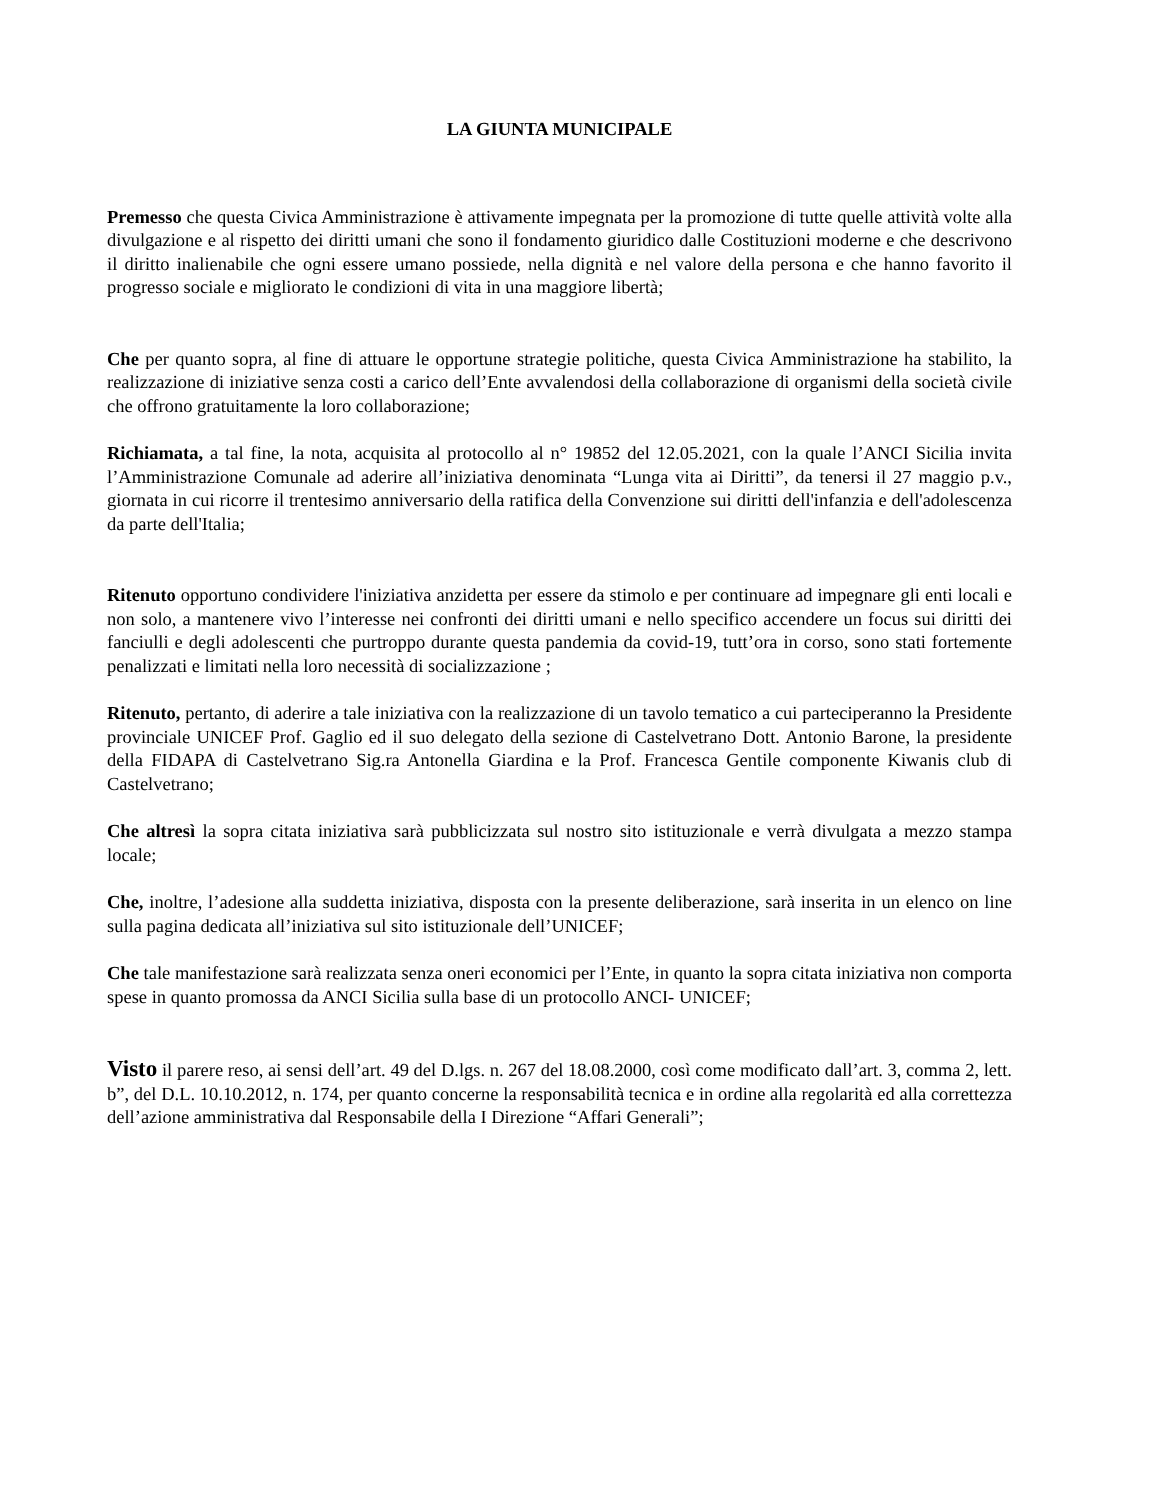LA GIUNTA MUNICIPALE
Premesso che questa Civica Amministrazione è attivamente impegnata per la promozione di tutte quelle attività volte alla divulgazione e al rispetto dei diritti umani che sono il fondamento giuridico dalle Costituzioni moderne e che descrivono il diritto inalienabile che ogni essere umano possiede, nella dignità e nel valore della persona e che hanno favorito il progresso sociale e migliorato le condizioni di vita in una maggiore libertà;
Che per quanto sopra, al fine di attuare le opportune strategie politiche, questa Civica Amministrazione ha stabilito, la realizzazione di iniziative senza costi a carico dell’Ente avvalendosi della collaborazione di organismi della società civile che offrono gratuitamente la loro collaborazione;
Richiamata, a tal fine, la nota, acquisita al protocollo al n° 19852 del 12.05.2021, con la quale l’ANCI Sicilia invita l’Amministrazione Comunale ad aderire all’iniziativa denominata “Lunga vita ai Diritti”, da tenersi il 27 maggio p.v., giornata in cui ricorre il trentesimo anniversario della ratifica della Convenzione sui diritti dell'infanzia e dell'adolescenza da parte dell'Italia;
Ritenuto opportuno condividere l'iniziativa anzidetta per essere da stimolo e per continuare ad impegnare gli enti locali e non solo, a mantenere vivo l’interesse nei confronti dei diritti umani e nello specifico accendere un focus sui diritti dei fanciulli e degli adolescenti che purtroppo durante questa pandemia da covid-19, tutt’ora in corso, sono stati fortemente penalizzati e limitati nella loro necessità di socializzazione ;
Ritenuto, pertanto, di aderire a tale iniziativa con la realizzazione di un tavolo tematico a cui parteciperanno la Presidente provinciale UNICEF Prof. Gaglio ed il suo delegato della sezione di Castelvetrano Dott. Antonio Barone, la presidente della FIDAPA di Castelvetrano Sig.ra Antonella Giardina e la Prof. Francesca Gentile componente Kiwanis club di Castelvetrano;
Che altresì la sopra citata iniziativa sarà pubblicizzata sul nostro sito istituzionale e verrà divulgata a mezzo stampa locale;
Che, inoltre, l’adesione alla suddetta iniziativa, disposta con la presente deliberazione, sarà inserita in un elenco on line sulla pagina dedicata all’iniziativa sul sito istituzionale dell’UNICEF;
Che tale manifestazione sarà realizzata senza oneri economici per l’Ente, in quanto la sopra citata iniziativa non comporta spese in quanto promossa da ANCI Sicilia sulla base di un protocollo ANCI- UNICEF;
Visto il parere reso, ai sensi dell’art. 49 del D.lgs. n. 267 del 18.08.2000, così come modificato dall’art. 3, comma 2, lett. b”, del D.L. 10.10.2012, n. 174, per quanto concerne la responsabilità tecnica e in ordine alla regolarità ed alla correttezza dell’azione amministrativa dal Responsabile della I Direzione “Affari Generali”;